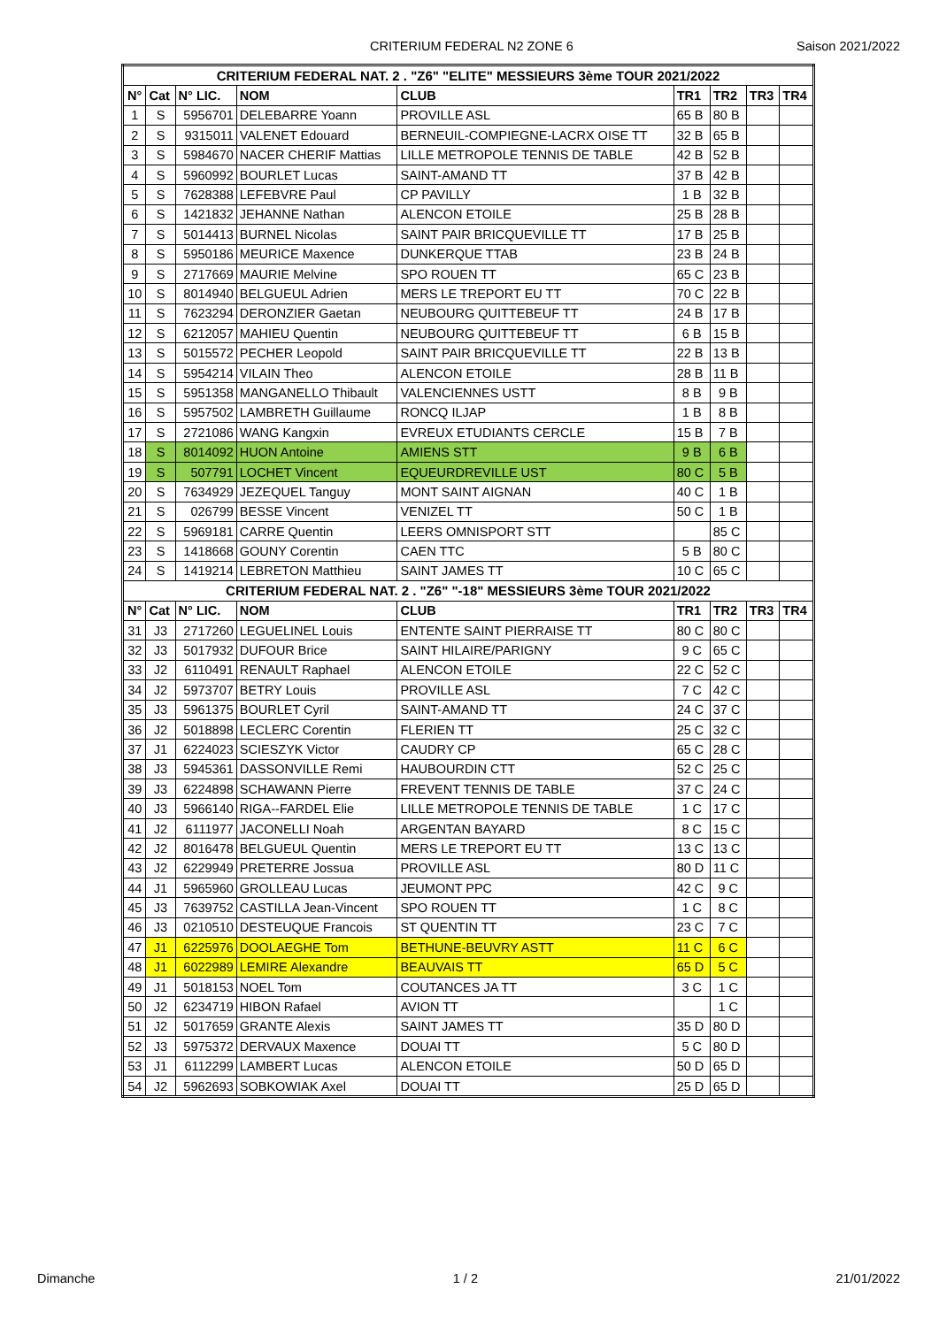CRITERIUM FEDERAL N2 ZONE 6 Saison 2021/2022
| CRITERIUM FEDERAL NAT. 2 . "Z6" "ELITE" MESSIEURS 3ème TOUR 2021/2022 | | | | | | | | |
| --- | --- | --- | --- | --- | --- | --- | --- | --- |
| N° | Cat | N° LIC. | NOM | CLUB | TR1 | TR2 | TR3 | TR4 |
| 1 | S | 5956701 | DELEBARRE Yoann | PROVILLE ASL | 65 B | 80 B | | |
| 2 | S | 9315011 | VALENET Edouard | BERNEUIL-COMPIEGNE-LACRX OISE TT | 32 B | 65 B | | |
| 3 | S | 5984670 | NACER CHERIF Mattias | LILLE METROPOLE TENNIS DE TABLE | 42 B | 52 B | | |
| 4 | S | 5960992 | BOURLET Lucas | SAINT-AMAND TT | 37 B | 42 B | | |
| 5 | S | 7628388 | LEFEBVRE Paul | CP PAVILLY | 1 B | 32 B | | |
| 6 | S | 1421832 | JEHANNE Nathan | ALENCON ETOILE | 25 B | 28 B | | |
| 7 | S | 5014413 | BURNEL Nicolas | SAINT PAIR BRICQUEVILLE TT | 17 B | 25 B | | |
| 8 | S | 5950186 | MEURICE Maxence | DUNKERQUE TTAB | 23 B | 24 B | | |
| 9 | S | 2717669 | MAURIE Melvine | SPO ROUEN TT | 65 C | 23 B | | |
| 10 | S | 8014940 | BELGUEUL Adrien | MERS LE TREPORT EU TT | 70 C | 22 B | | |
| 11 | S | 7623294 | DERONZIER Gaetan | NEUBOURG QUITTEBEUF TT | 24 B | 17 B | | |
| 12 | S | 6212057 | MAHIEU Quentin | NEUBOURG QUITTEBEUF TT | 6 B | 15 B | | |
| 13 | S | 5015572 | PECHER Leopold | SAINT PAIR BRICQUEVILLE TT | 22 B | 13 B | | |
| 14 | S | 5954214 | VILAIN Theo | ALENCON ETOILE | 28 B | 11 B | | |
| 15 | S | 5951358 | MANGANELLO Thibault | VALENCIENNES USTT | 8 B | 9 B | | |
| 16 | S | 5957502 | LAMBRETH Guillaume | RONCQ ILJAP | 1 B | 8 B | | |
| 17 | S | 2721086 | WANG Kangxin | EVREUX ETUDIANTS CERCLE | 15 B | 7 B | | |
| 18 | S | 8014092 | HUON Antoine | AMIENS STT | 9 B | 6 B | | |
| 19 | S | 507791 | LOCHET Vincent | EQUEURDREVILLE UST | 80 C | 5 B | | |
| 20 | S | 7634929 | JEZEQUEL Tanguy | MONT SAINT AIGNAN | 40 C | 1 B | | |
| 21 | S | 026799 | BESSE Vincent | VENIZEL TT | 50 C | 1 B | | |
| 22 | S | 5969181 | CARRE Quentin | LEERS OMNISPORT STT | | 85 C | | |
| 23 | S | 1418668 | GOUNY Corentin | CAEN TTC | 5 B | 80 C | | |
| 24 | S | 1419214 | LEBRETON Matthieu | SAINT JAMES TT | 10 C | 65 C | | |
| CRITERIUM FEDERAL NAT. 2 . "Z6" "-18" MESSIEURS 3ème TOUR 2021/2022 | | | | | | | | |
| N° | Cat | N° LIC. | NOM | CLUB | TR1 | TR2 | TR3 | TR4 |
| 31 | J3 | 2717260 | LEGUELINEL Louis | ENTENTE SAINT PIERRAISE TT | 80 C | 80 C | | |
| 32 | J3 | 5017932 | DUFOUR Brice | SAINT HILAIRE/PARIGNY | 9 C | 65 C | | |
| 33 | J2 | 6110491 | RENAULT Raphael | ALENCON ETOILE | 22 C | 52 C | | |
| 34 | J2 | 5973707 | BETRY Louis | PROVILLE ASL | 7 C | 42 C | | |
| 35 | J3 | 5961375 | BOURLET Cyril | SAINT-AMAND TT | 24 C | 37 C | | |
| 36 | J2 | 5018898 | LECLERC Corentin | FLERIEN TT | 25 C | 32 C | | |
| 37 | J1 | 6224023 | SCIESZYK Victor | CAUDRY CP | 65 C | 28 C | | |
| 38 | J3 | 5945361 | DASSONVILLE Remi | HAUBOURDIN CTT | 52 C | 25 C | | |
| 39 | J3 | 6224898 | SCHAWANN Pierre | FREVENT TENNIS DE TABLE | 37 C | 24 C | | |
| 40 | J3 | 5966140 | RIGA--FARDEL Elie | LILLE METROPOLE TENNIS DE TABLE | 1 C | 17 C | | |
| 41 | J2 | 6111977 | JACONELLI Noah | ARGENTAN BAYARD | 8 C | 15 C | | |
| 42 | J2 | 8016478 | BELGUEUL Quentin | MERS LE TREPORT EU TT | 13 C | 13 C | | |
| 43 | J2 | 6229949 | PRETERRE Jossua | PROVILLE ASL | 80 D | 11 C | | |
| 44 | J1 | 5965960 | GROLLEAU Lucas | JEUMONT PPC | 42 C | 9 C | | |
| 45 | J3 | 7639752 | CASTILLA Jean-Vincent | SPO ROUEN TT | 1 C | 8 C | | |
| 46 | J3 | 0210510 | DESTEUQUE Francois | ST QUENTIN TT | 23 C | 7 C | | |
| 47 | J1 | 6225976 | DOOLAEGHE Tom | BETHUNE-BEUVRY ASTT | 11 C | 6 C | | |
| 48 | J1 | 6022989 | LEMIRE Alexandre | BEAUVAIS TT | 65 D | 5 C | | |
| 49 | J1 | 5018153 | NOEL Tom | COUTANCES JA TT | 3 C | 1 C | | |
| 50 | J2 | 6234719 | HIBON Rafael | AVION TT | | 1 C | | |
| 51 | J2 | 5017659 | GRANTE Alexis | SAINT JAMES TT | 35 D | 80 D | | |
| 52 | J3 | 5975372 | DERVAUX Maxence | DOUAI TT | 5 C | 80 D | | |
| 53 | J1 | 6112299 | LAMBERT Lucas | ALENCON ETOILE | 50 D | 65 D | | |
| 54 | J2 | 5962693 | SOBKOWIAK Axel | DOUAI TT | 25 D | 65 D | | |
Dimanche 1 / 2 21/01/2022